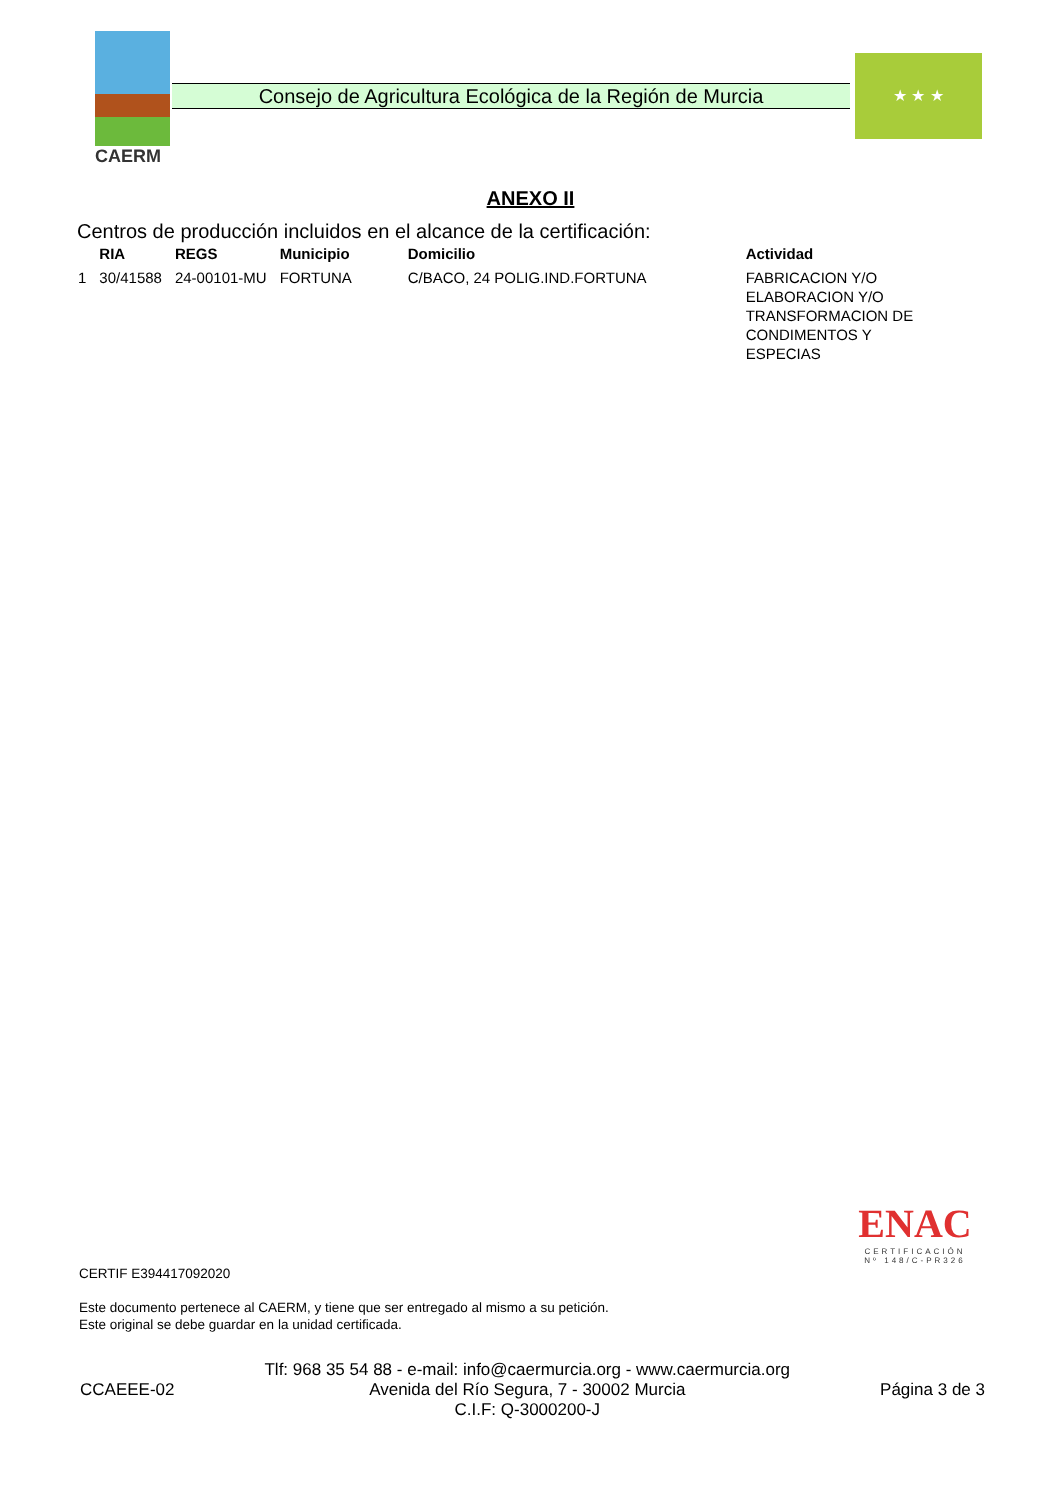CAERM
Consejo de Agricultura Ecológica de la Región de Murcia
★ ★ ★
ANEXO II
Centros de producción incluidos en el alcance de la certificación:
| | RIA | REGS | Municipio | Domicilio | Actividad |
| --- | --- | --- | --- | --- | --- |
| 1 | 30/41588 | 24-00101-MU | FORTUNA | C/BACO, 24 POLIG.IND.FORTUNA | FABRICACION Y/O ELABORACION Y/O TRANSFORMACION DE CONDIMENTOS Y ESPECIAS |
ENAC
CERTIFICACIÓN
Nº 148/C-PR326
CERTIF E394417092020
Este documento pertenece al CAERM, y tiene que ser entregado al mismo a su petición.
Este original se debe guardar en la unidad certificada.
CCAEEE-02
Tlf: 968 35 54 88 - e-mail: info@caermurcia.org - www.caermurcia.org
Avenida del Río Segura, 7 - 30002 Murcia
C.I.F: Q-3000200-J
Página 3 de 3